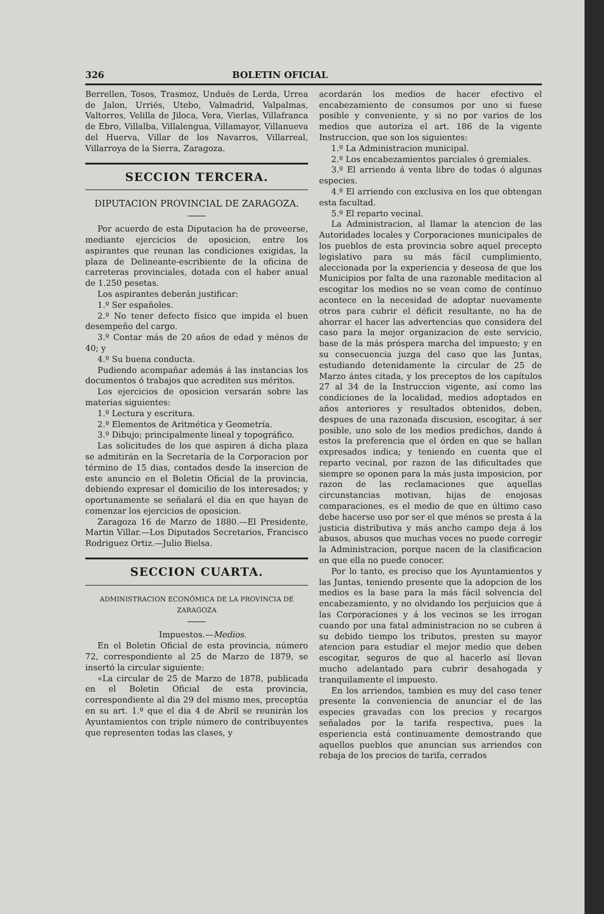326 BOLETIN OFICIAL
Berrellen, Tosos, Trasmoz, Undués de Lerda, Urrea de Jalon, Urriés, Utebo, Valmadrid, Valpalmas, Valtorres, Velilla de Jiloca, Vera, Vierlas, Villafranca de Ebro, Villalba, Villalengua, Villamayor, Villanueva del Huerva, Villar de los Navarros, Villarreal, Villarroya de la Sierra, Zaragoza.
SECCION TERCERA.
DIPUTACION PROVINCIAL DE ZARAGOZA.
Por acuerdo de esta Diputacion ha de proveerse, mediante ejercicios de oposicion, entre los aspirantes que reunan las condiciones exigidas, la plaza de Delineante-escribiente de la oficina de carreteras provinciales, dotada con el haber anual de 1.250 pesetas.
Los aspirantes deberán justificar:
1.º Ser españoles.
2.º No tener defecto físico que impida el buen desempeño del cargo.
3.º Contar más de 20 años de edad y ménos de 40; y
4.º Su buena conducta.
Pudiendo acompañar además á las instancias los documentos ó trabajos que acrediten sus méritos.
Los ejercicios de oposicion versarán sobre las materias siguientes:
1.º Lectura y escritura.
2.º Elementos de Aritmética y Geometría.
3.º Dibujo; principalmente lineal y topográfico.
Las solicitudes de los que aspiren á dicha plaza se admitirán en la Secretaría de la Corporacion por término de 15 dias, contados desde la insercion de este anuncio en el Boletin Oficial de la provincia, debiendo expresar el domicilio de los interesados; y oportunamente se señalará el dia en que hayan de comenzar los ejercicios de oposicion.
Zaragoza 16 de Marzo de 1880.—El Presidente, Martin Villar.—Los Diputados Secretarios, Francisco Rodriguez Ortiz.—Julio Bielsa.
SECCION CUARTA.
ADMINISTRACION ECONÓMICA DE LA PROVINCIA DE ZARAGOZA
Impuestos.—Medios.
En el Boletin Oficial de esta provincia, número 72, correspondiente al 25 de Marzo de 1879, se insertó la circular siguiente:
«La circular de 25 de Marzo de 1878, publicada en el Boletin Oficial de esta provincia, correspondiente al dia 29 del mismo mes, preceptúa en su art. 1.º que el dia 4 de Abril se reunirán los Ayuntamientos con triple número de contribuyentes que representen todas las clases, y
acordarán los medios de hacer efectivo el encabezamiento de consumos por uno si fuese posible y conveniente, y si no por varios de los medios que autoriza el art. 186 de la vigente Instruccion, que son los siguientes:
1.º La Administracion municipal.
2.º Los encabezamientos parciales ó gremiales.
3.º El arriendo á venta libre de todas ó algunas especies.
4.º El arriendo con exclusiva en los que obtengan esta facultad.
5.º El reparto vecinal.
La Administracion, al llamar la atencion de las Autoridades locales y Corporaciones municipales de los pueblos de esta provincia sobre aquel precepto legislativo para su más fácil cumplimiento, aleccionada por la experiencia y deseosa de que los Municipios por falta de una razonable meditacion al escogitar los medios no se vean como de contínuo acontece en la necesidad de adoptar nuevamente otros para cubrir el déficit resultante, no ha de ahorrar el hacer las advertencias que considera del caso para la mejor organizacion de este servicio, base de la más próspera marcha del impuesto; y en su consecuencia juzga del caso que las Juntas, estudiando detenidamente la circular de 25 de Marzo ántes citada, y los preceptos de los capítulos 27 al 34 de la Instruccion vigente, así como las condiciones de la localidad, medios adoptados en años anteriores y resultados obtenidos, deben, despues de una razonada discusion, escogitar, á ser posible, uno solo de los medios predichos, dando á estos la preferencia que el órden en que se hallan expresados indica; y teniendo en cuenta que el reparto vecinal, por razon de las dificultades que siempre se oponen para la más justa imposicion, por razon de las reclamaciones que aquellas circunstancias motivan, hijas de enojosas comparaciones, es el medio de que en último caso debe hacerse uso por ser el que ménos se presta á la justicia distributiva y más ancho campo deja á los abusos, abusos que muchas veces no puede corregir la Administracion, porque nacen de la clasificacion en que ella no puede conocer.
Por lo tanto, es preciso que los Ayuntamientos y las Juntas, teniendo presente que la adopcion de los medios es la base para la más fácil solvencia del encabezamiento, y no olvidando los perjuicios que á las Corporaciones y á los vecinos se les irrogan cuando por una fatal administracion no se cubren á su debido tiempo los tributos, presten su mayor atencion para estudiar el mejor medio que deben escogitar, seguros de que al hacerlo así llevan mucho adelantado para cubrir desahogada y tranquilamente el impuesto.
En los arriendos, tambien es muy del caso tener presente la conveniencia de anunciar el de las especies gravadas con los precios y recargos señalados por la tarifa respectiva, pues la esperiencia está continuamente demostrando que aquellos pueblos que anuncian sus arriendos con rebaja de los precios de tarifa, cerrados